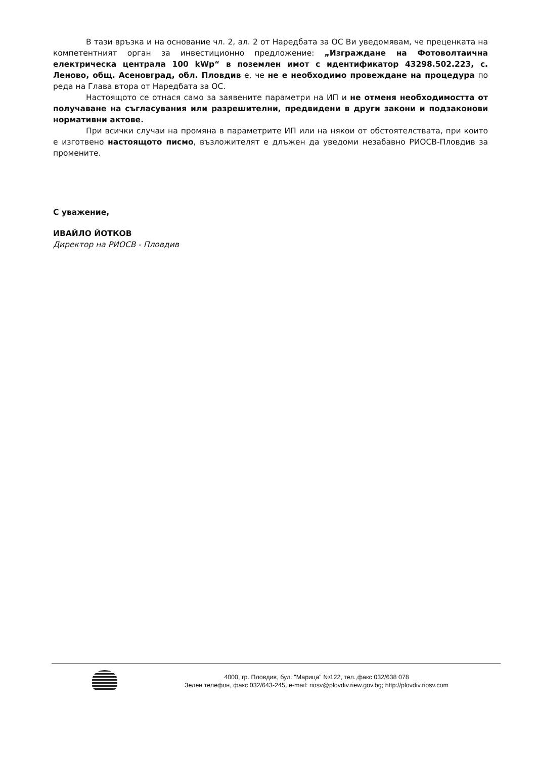В тази връзка и на основание чл. 2, ал. 2 от Наредбата за ОС Ви уведомявам, че преценката на компетентният орган за инвестиционно предложение: „Изграждане на Фотоволтаична електрическа централа 100 kWp“ в поземлен имот с идентификатор 43298.502.223, с. Леново, общ. Асеновград, обл. Пловдив е, че не е необходимо провеждане на процедура по реда на Глава втора от Наредбата за ОС.
Настоящото се отнася само за заявените параметри на ИП и не отменя необходимостта от получаване на съгласувания или разрешителни, предвидени в други закони и подзаконови нормативни актове.
При всички случаи на промяна в параметрите ИП или на някои от обстоятелствата, при които е изготвено настоящото писмо, възложителят е длъжен да уведоми незабавно РИОСВ-Пловдив за промените.
С уважение,
ИВАЙЛО ЙОТКОВ
Директор на РИОСВ - Пловдив
4000, гр. Пловдив, бул. "Марица" №122, тел.,факс 032/638 078
Зелен телефон, факс 032/643-245, e-mail: riosv@plovdiv.riew.gov.bg; http://plovdiv.riosv.com